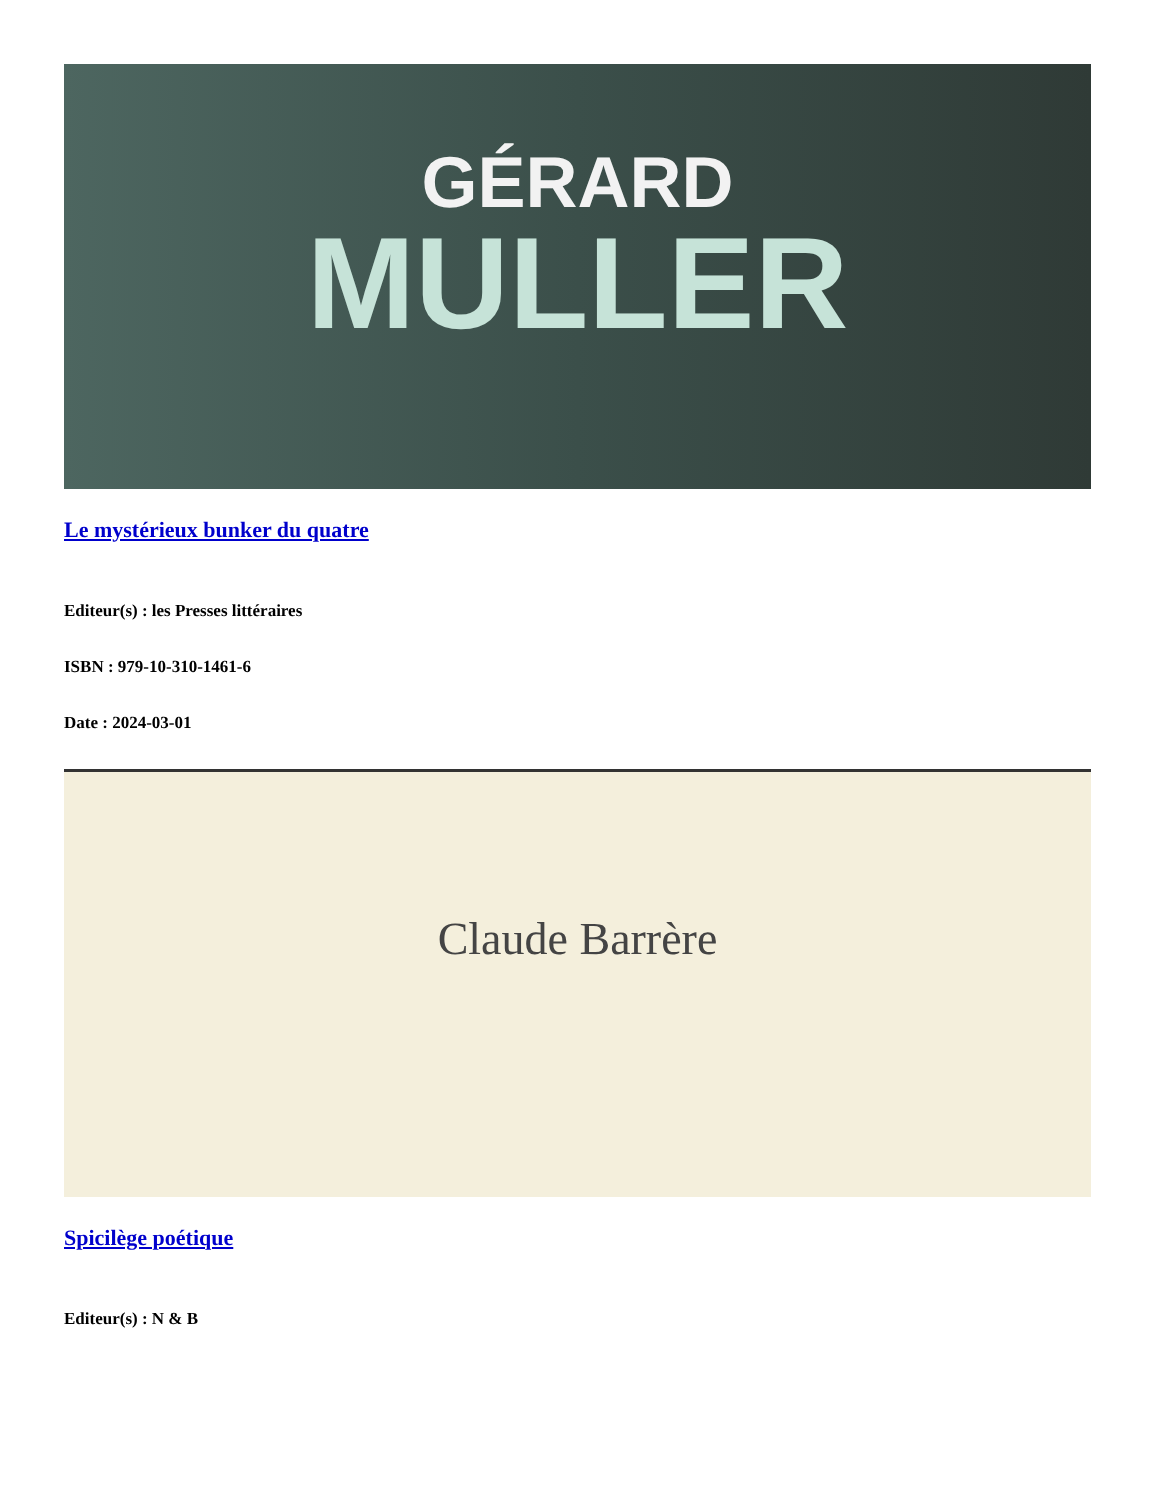GÉRARD
MULLER
Le mystérieux bunker du quatre
Editeur(s) : les Presses littéraires
ISBN : 979-10-310-1461-6
Date : 2024-03-01
Claude Barrère
Spicilège poétique
Editeur(s) : N & B